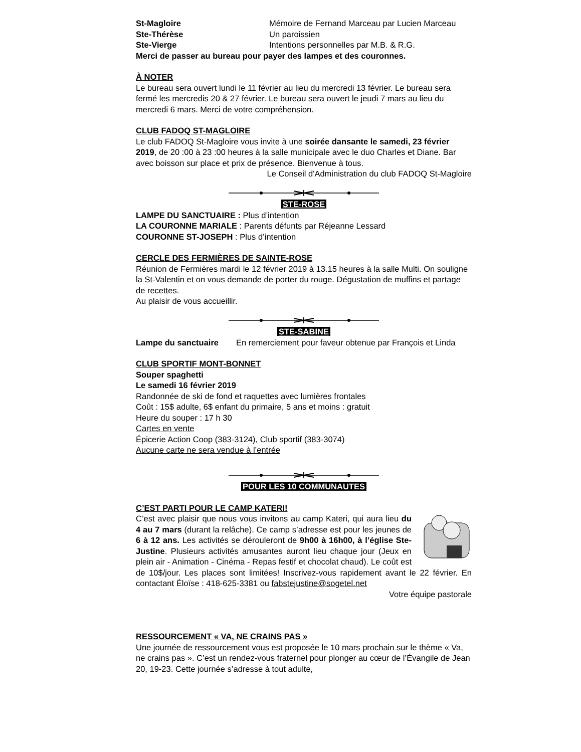St-Magloire Mémoire de Fernand Marceau par Lucien Marceau
Ste-Thérèse Un paroissien
Ste-Vierge Intentions personnelles par M.B. & R.G.
Merci de passer au bureau pour payer des lampes et des couronnes.
À NOTER
Le bureau sera ouvert lundi le 11 février au lieu du mercredi 13 février. Le bureau sera fermé les mercredis 20 & 27 février. Le bureau sera ouvert le jeudi 7 mars au lieu du mercredi 6 mars. Merci de votre compréhension.
CLUB FADOQ ST-MAGLOIRE
Le club FADOQ St-Magloire vous invite à une soirée dansante le samedi, 23 février 2019, de 20 :00 à 23 :00 heures à la salle municipale avec le duo Charles et Diane. Bar avec boisson sur place et prix de présence. Bienvenue à tous.
Le Conseil d'Administration du club FADOQ St-Magloire
STE-ROSE
LAMPE DU SANCTUAIRE : Plus d’intention
LA COURONNE MARIALE : Parents défunts par Réjeanne Lessard
COURONNE ST-JOSEPH : Plus d’intention
CERCLE DES FERMIÈRES DE SAINTE-ROSE
Réunion de Fermières mardi le 12 février 2019 à 13.15 heures à la salle Multi. On souligne la St-Valentin et on vous demande de porter du rouge. Dégustation de muffins et partage de recettes.
Au plaisir de vous accueillir.
STE-SABINE
Lampe du sanctuaire En remerciement pour faveur obtenue par François et Linda
CLUB SPORTIF MONT-BONNET
Souper spaghetti
Le samedi 16 février 2019
Randonnée de ski de fond et raquettes avec lumières frontales
Coût : 15$ adulte, 6$ enfant du primaire, 5 ans et moins : gratuit
Heure du souper : 17 h 30
Cartes en vente
Épicerie Action Coop (383-3124), Club sportif (383-3074)
Aucune carte ne sera vendue à l’entrée
POUR LES 10 COMMUNAUTES
C’EST PARTI POUR LE CAMP KATERI!
C’est avec plaisir que nous vous invitons au camp Kateri, qui aura lieu du 4 au 7 mars (durant la relâche). Ce camp s’adresse est pour les jeunes de 6 à 12 ans. Les activités se dérouleront de 9h00 à 16h00, à l’église Ste-Justine. Plusieurs activités amusantes auront lieu chaque jour (Jeux en plein air - Animation - Cinéma - Repas festif et chocolat chaud). Le coût est de 10$/jour. Les places sont limitées! Inscrivez-vous rapidement avant le 22 février. En contactant Éloïse : 418-625-3381 ou fabstejustine@sogetel.net
Votre équipe pastorale
RESSOURCEMENT « VA, NE CRAINS PAS »
Une journée de ressourcement vous est proposée le 10 mars prochain sur le thème « Va, ne crains pas ». C’est un rendez-vous fraternel pour plonger au cœur de l’Évangile de Jean 20, 19-23. Cette journée s’adresse à tout adulte,